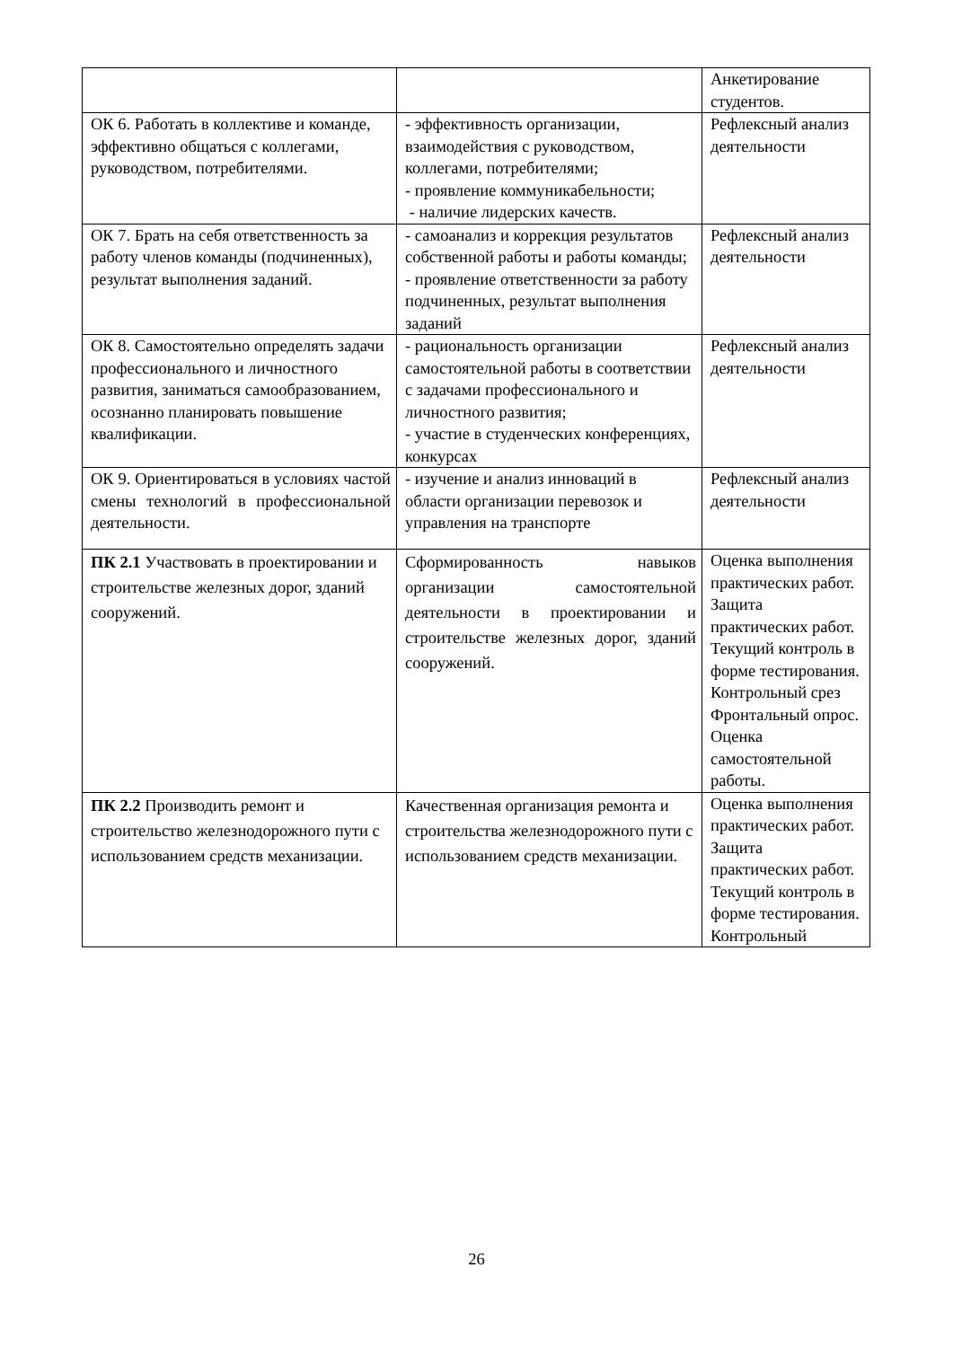| | | Анкетирование студентов. |
| ОК 6. Работать в коллективе и команде, эффективно общаться с коллегами, руководством, потребителями. | - эффективность организации, взаимодействия с руководством, коллегами, потребителями; - проявление коммуникабельности; - наличие лидерских качеств. | Рефлексный анализ деятельности |
| ОК 7. Брать на себя ответственность за работу членов команды (подчиненных), результат выполнения заданий. | - самоанализ и коррекция результатов собственной работы и работы команды; - проявление ответственности за работу подчиненных, результат выполнения заданий | Рефлексный анализ деятельности |
| ОК 8. Самостоятельно определять задачи профессионального и личностного развития, заниматься самообразованием, осознанно планировать повышение квалификации. | - рациональность организации самостоятельной работы в соответствии с задачами профессионального и личностного развития; - участие в студенческих конференциях, конкурсах | Рефлексный анализ деятельности |
| ОК 9. Ориентироваться в условиях частой смены технологий в профессиональной деятельности. | - изучение и анализ инноваций в области организации перевозок и управления на транспорте | Рефлексный анализ деятельности |
| ПК 2.1 Участвовать в проектировании и строительстве железных дорог, зданий сооружений. | Сформированность навыков организации самостоятельной деятельности в проектировании и строительстве железных дорог, зданий сооружений. | Оценка выполнения практических работ. Защита практических работ. Текущий контроль в форме тестирования. Контрольный срез Фронтальный опрос. Оценка самостоятельной работы. |
| ПК 2.2 Производить ремонт и строительство железнодорожного пути с использованием средств механизации. | Качественная организация ремонта и строительства железнодорожного пути с использованием средств механизации. | Оценка выполнения практических работ. Защита практических работ. Текущий контроль в форме тестирования. Контрольный |
26